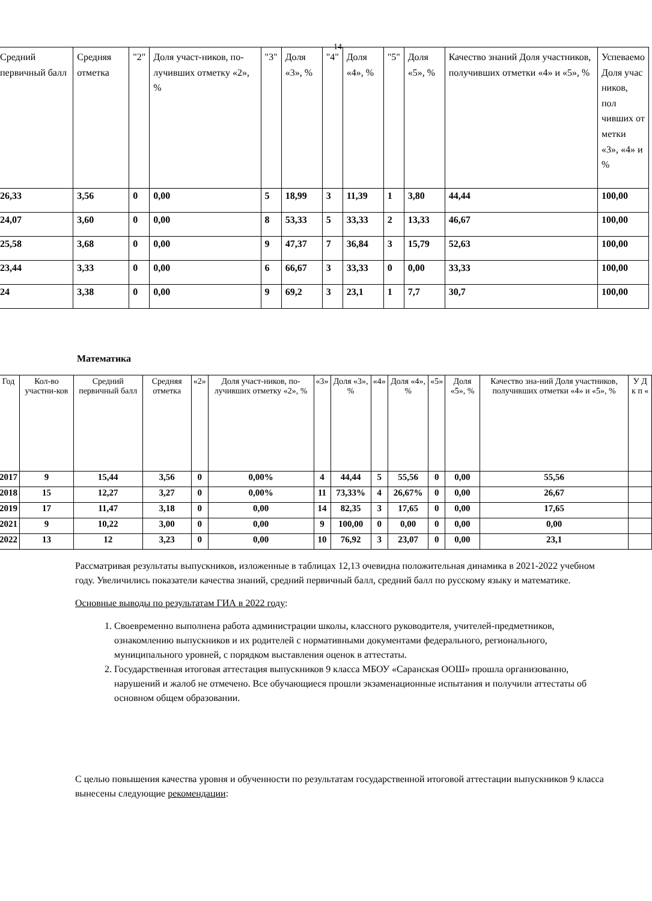14
| | Средний первичный балл | Средняя отметка | "2" | Доля участ-ников, по-лучивших отметку «2», % | "3" | Доля «3», % | "4" | Доля «4», % | "5" | Доля «5», % | Качество знаний Доля участников, получивших отметки «4» и «5», % | Успеваемо Доля учас ников, пол чивших от метки «3», «4» и % |
| --- | --- | --- | --- | --- | --- | --- | --- | --- | --- | --- | --- | --- |
| | 26,33 | 3,56 | 0 | 0,00 | 5 | 18,99 | 3 | 11,39 | 1 | 3,80 | 44,44 | 100,00 |
| | 24,07 | 3,60 | 0 | 0,00 | 8 | 53,33 | 5 | 33,33 | 2 | 13,33 | 46,67 | 100,00 |
| | 25,58 | 3,68 | 0 | 0,00 | 9 | 47,37 | 7 | 36,84 | 3 | 15,79 | 52,63 | 100,00 |
| | 23,44 | 3,33 | 0 | 0,00 | 6 | 66,67 | 3 | 33,33 | 0 | 0,00 | 33,33 | 100,00 |
| | 24 | 3,38 | 0 | 0,00 | 9 | 69,2 | 3 | 23,1 | 1 | 7,7 | 30,7 | 100,00 |
Математика
| Год | Кол-во участни-ков | Средний первичный балл | Средняя отметка | «2» | Доля участ-ников, по-лучивших отметку «2», % | «3» | Доля «3», % | «4» | Доля «4», % | «5» | Доля «5», % | Качество зна-ний Доля участников, получивших отметки «4» и «5», % | У Д к п « |
| --- | --- | --- | --- | --- | --- | --- | --- | --- | --- | --- | --- | --- | --- |
| 2017 | 9 | 15,44 | 3,56 | 0 | 0,00% | 4 | 44,44 | 5 | 55,56 | 0 | 0,00 | 55,56 | |
| 2018 | 15 | 12,27 | 3,27 | 0 | 0,00% | 11 | 73,33% | 4 | 26,67% | 0 | 0,00 | 26,67 | |
| 2019 | 17 | 11,47 | 3,18 | 0 | 0,00 | 14 | 82,35 | 3 | 17,65 | 0 | 0,00 | 17,65 | |
| 2021 | 9 | 10,22 | 3,00 | 0 | 0,00 | 9 | 100,00 | 0 | 0,00 | 0 | 0,00 | 0,00 | |
| 2022 | 13 | 12 | 3,23 | 0 | 0,00 | 10 | 76,92 | 3 | 23,07 | 0 | 0,00 | 23,1 | |
Рассматривая результаты выпускников, изложенные в таблицах 12,13 очевидна положительная динамика в 2021-2022 учебном году. Увеличились показатели качества знаний, средний первичный балл, средний балл по русскому языку и математике.
Основные выводы по результатам ГИА в 2022 году:
1. Своевременно выполнена работа администрации школы, классного руководителя, учителей-предметников, ознакомлению выпускников и их родителей с нормативными документами федерального, регионального, муниципального уровней, с порядком выставления оценок в аттестаты.
2. Государственная итоговая аттестация выпускников 9 класса МБОУ «Саранская ООШ» прошла организованно, нарушений и жалоб не отмечено. Все обучающиеся прошли экзаменационные испытания и получили аттестаты об основном общем образовании.
С целью повышения качества уровня и обученности по результатам государственной итоговой аттестации выпускников 9 класса вынесены следующие рекомендации: